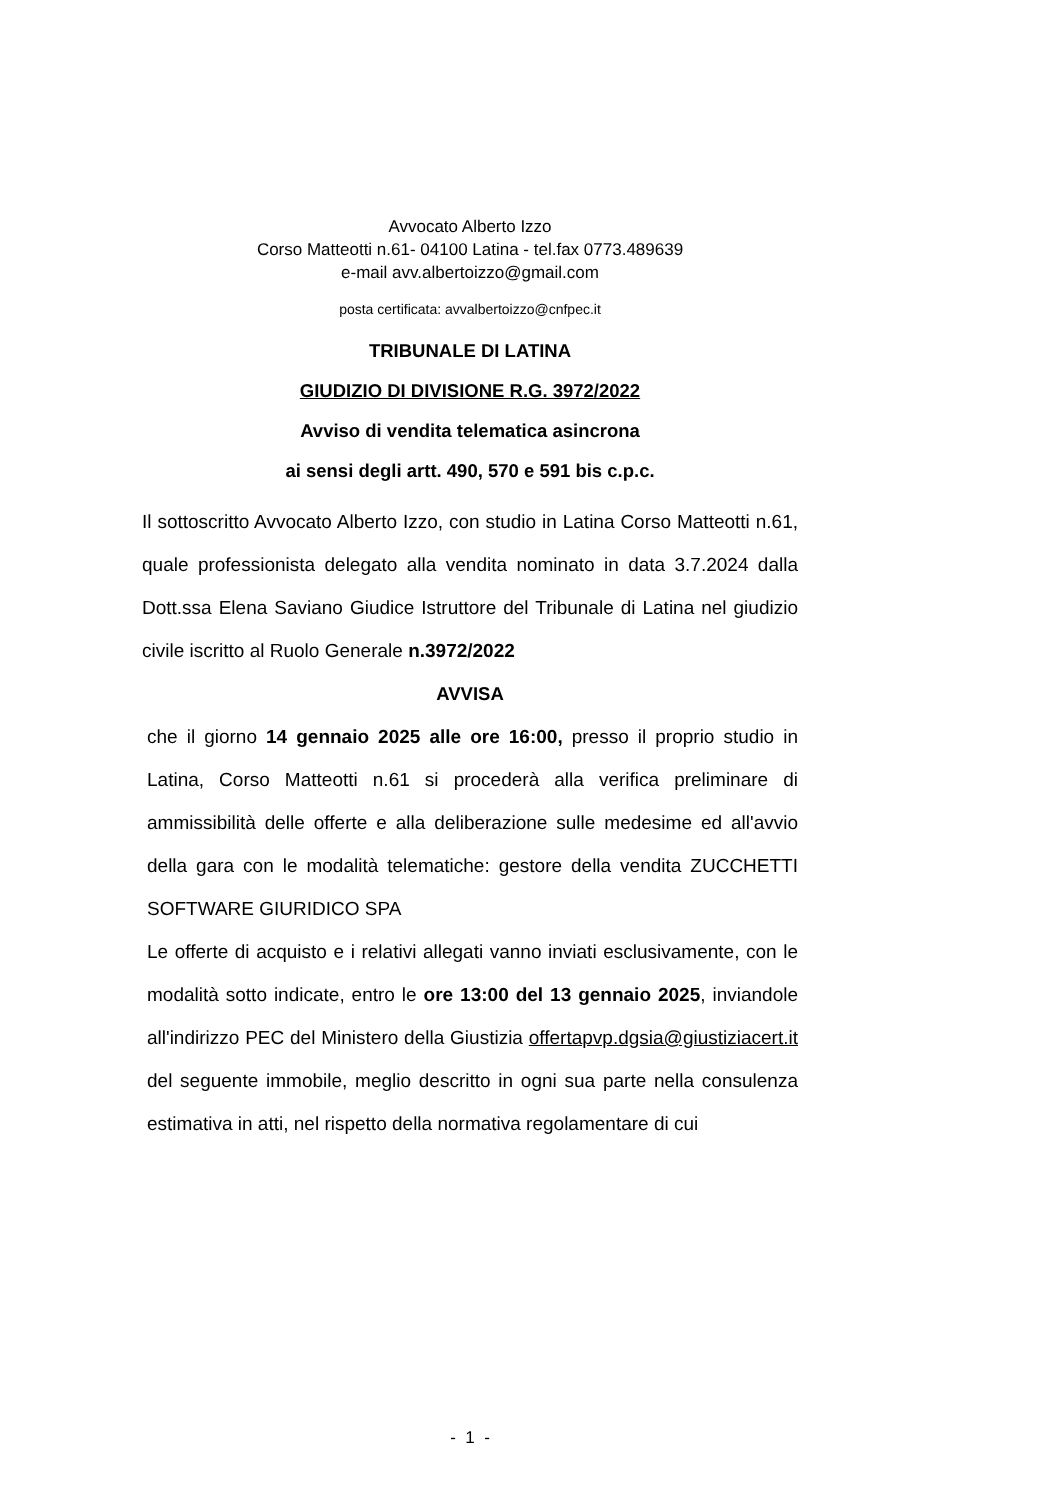Avvocato Alberto Izzo
Corso Matteotti n.61- 04100 Latina - tel.fax 0773.489639
e-mail avv.albertoizzo@gmail.com
posta certificata: avvalbertoizzo@cnfpec.it
TRIBUNALE DI LATINA
GIUDIZIO DI DIVISIONE R.G. 3972/2022
Avviso di vendita telematica asincrona
ai sensi degli artt. 490, 570 e 591 bis c.p.c.
Il sottoscritto Avvocato Alberto Izzo, con studio in Latina Corso Matteotti n.61, quale professionista delegato alla vendita nominato in data 3.7.2024 dalla Dott.ssa Elena Saviano Giudice Istruttore del Tribunale di Latina nel giudizio civile iscritto al Ruolo Generale n.3972/2022
AVVISA
che il giorno 14 gennaio 2025 alle ore 16:00, presso il proprio studio in Latina, Corso Matteotti n.61 si procederà alla verifica preliminare di ammissibilità delle offerte e alla deliberazione sulle medesime ed all'avvio della gara con le modalità telematiche: gestore della vendita ZUCCHETTI SOFTWARE GIURIDICO SPA
Le offerte di acquisto e i relativi allegati vanno inviati esclusivamente, con le modalità sotto indicate, entro le ore 13:00 del 13 gennaio 2025, inviandole all'indirizzo PEC del Ministero della Giustizia offertapvp.dgsia@giustiziacert.it del seguente immobile, meglio descritto in ogni sua parte nella consulenza estimativa in atti, nel rispetto della normativa regolamentare di cui
- 1 -